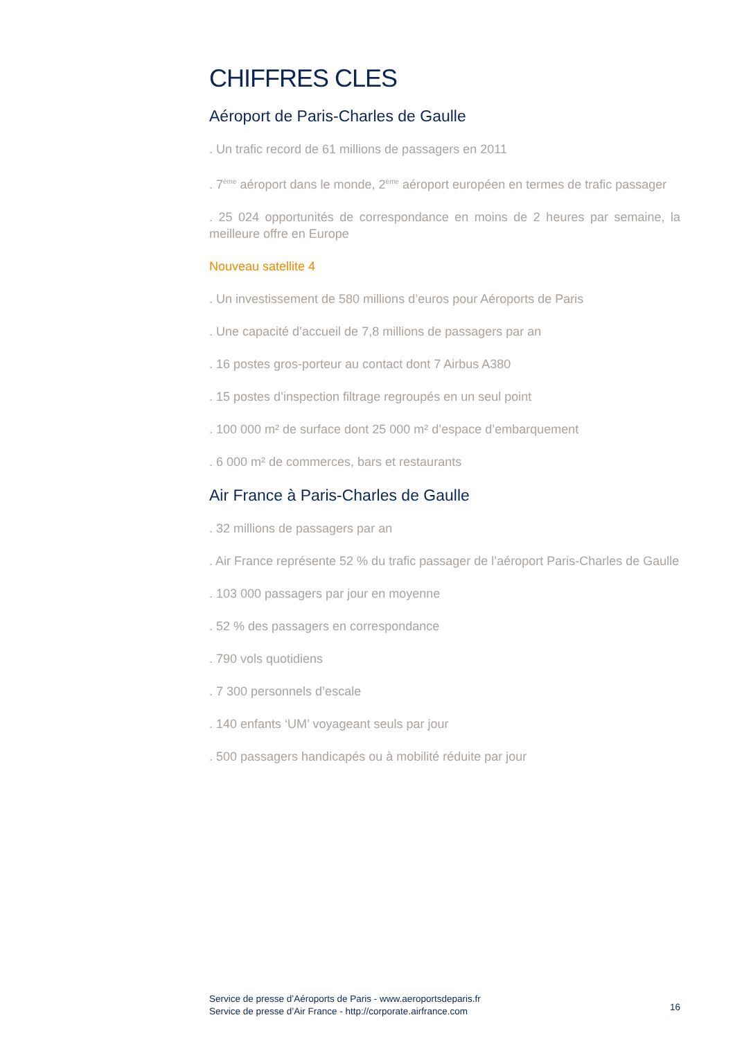CHIFFRES CLES
Aéroport de Paris-Charles de Gaulle
. Un trafic record de 61 millions de passagers en 2011
. 7<sup>ème</sup> aéroport dans le monde, 2<sup>ème</sup> aéroport européen en termes de trafic passager
. 25 024 opportunités de correspondance en moins de 2 heures par semaine, la meilleure offre en Europe
Nouveau satellite 4
. Un investissement de 580 millions d’euros pour Aéroports de Paris
. Une capacité d’accueil de 7,8 millions de passagers par an
. 16 postes gros-porteur au contact dont 7 Airbus A380
. 15 postes d’inspection filtrage regroupés en un seul point
. 100 000 m² de surface dont 25 000 m² d’espace d’embarquement
. 6 000 m² de commerces, bars et restaurants
Air France à Paris-Charles de Gaulle
. 32 millions de passagers par an
. Air France représente 52 % du trafic passager de l’aéroport Paris-Charles de Gaulle
. 103 000 passagers par jour en moyenne
. 52 % des passagers en correspondance
. 790 vols quotidiens
. 7 300 personnels d’escale
. 140 enfants ‘UM’ voyageant seuls par jour
. 500 passagers handicapés ou à mobilité réduite par jour
Service de presse d’Aéroports de Paris - www.aeroportsdeparis.fr
Service de presse d’Air France - http://corporate.airfrance.com
16